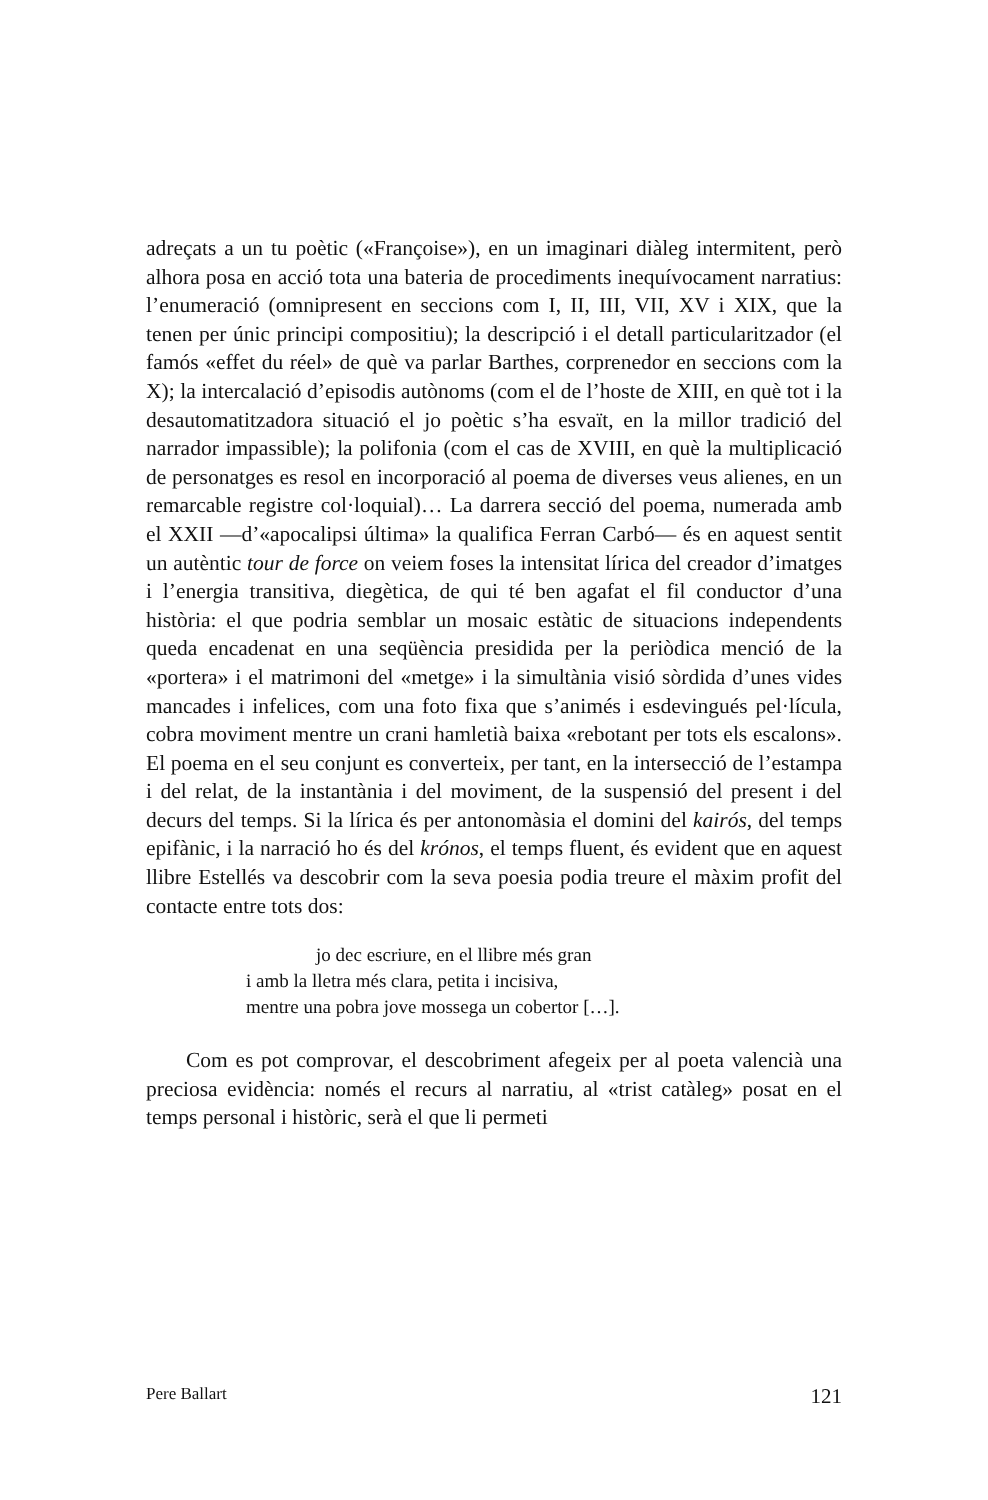adreçats a un tu poètic («Françoise»), en un imaginari diàleg intermitent, però alhora posa en acció tota una bateria de procediments inequívocament narratius: l’enumeració (omnipresent en seccions com I, II, III, VII, XV i XIX, que la tenen per únic principi compositiu); la descripció i el detall particularitzador (el famós «effet du réel» de què va parlar Barthes, corprenedor en seccions com la X); la intercalació d’episodis autònoms (com el de l’hoste de XIII, en què tot i la desautomatitzadora situació el jo poètic s’ha esvaït, en la millor tradició del narrador impassible); la polifonia (com el cas de XVIII, en què la multiplicació de personatges es resol en incorporació al poema de diverses veus alienes, en un remarcable registre col·loquial)… La darrera secció del poema, numerada amb el XXII —d’«apocalipsi última» la qualifica Ferran Carbó— és en aquest sentit un autèntic tour de force on veiem foses la intensitat lírica del creador d’imatges i l’energia transitiva, diegètica, de qui té ben agafat el fil conductor d’una història: el que podria semblar un mosaic estàtic de situacions independents queda encadenat en una seqüència presidida per la periòdica menció de la «portera» i el matrimoni del «metge» i la simultània visió sòrdida d’unes vides mancades i infelices, com una foto fixa que s’animés i esdevingués pel·lícula, cobra moviment mentre un crani hamletià baixa «rebotant per tots els escalons». El poema en el seu conjunt es converteix, per tant, en la intersecció de l’estampa i del relat, de la instantània i del moviment, de la suspensió del present i del decurs del temps. Si la lírica és per antonomàsia el domini del kairós, del temps epifànic, i la narració ho és del krónos, el temps fluent, és evident que en aquest llibre Estellés va descobrir com la seva poesia podia treure el màxim profit del contacte entre tots dos:
jo dec escriure, en el llibre més gran
i amb la lletra més clara, petita i incisiva,
mentre una pobra jove mossega un cobertor […].
Com es pot comprovar, el descobriment afegeix per al poeta valencià una preciosa evidència: només el recurs al narratiu, al «trist catàleg» posat en el temps personal i històric, serà el que li permeti
Pere Ballart 121